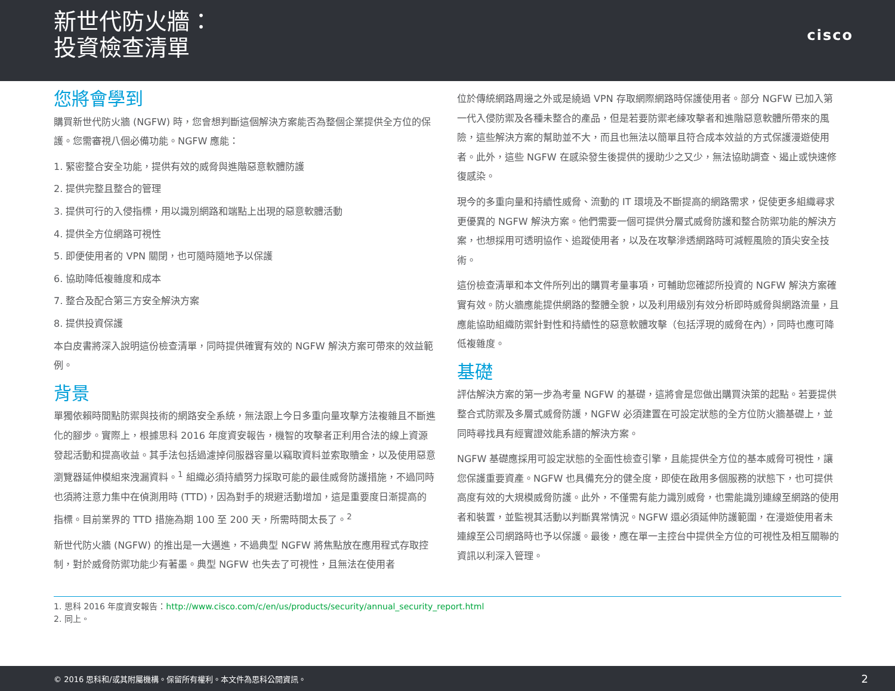新世代防火牆：
投資檢查清單
cisco
您將會學到
購買新世代防火牆 (NGFW) 時，您會想判斷這個解決方案能否為整個企業提供全方位的保護。您需審視八個必備功能。NGFW 應能：
1. 緊密整合安全功能，提供有效的威脅與進階惡意軟體防護
2. 提供完整且整合的管理
3. 提供可行的入侵指標，用以識別網路和端點上出現的惡意軟體活動
4. 提供全方位網路可視性
5. 即便使用者的 VPN 關閉，也可隨時隨地予以保護
6. 協助降低複雜度和成本
7. 整合及配合第三方安全解決方案
8. 提供投資保護
本白皮書將深入說明這份檢查清單，同時提供確實有效的 NGFW 解決方案可帶來的效益範例。
背景
單獨依賴時間點防禦與技術的網路安全系統，無法跟上今日多重向量攻擊方法複雜且不斷進化的腳步。實際上，根據思科 2016 年度資安報告，機智的攻擊者正利用合法的線上資源發起活動和提高收益。其手法包括過濾掉伺服器容量以竊取資料並索取贖金，以及使用惡意瀏覽器延伸模組來洩漏資料。<sup>1</sup> 組織必須持續努力採取可能的最佳威脅防護措施，不過同時也須將注意力集中在偵測用時 (TTD)，因為對手的規避活動增加，這是重要度日漸提高的指標。目前業界的 TTD 措施為期 100 至 200 天，所需時間太長了。<sup>2</sup>
新世代防火牆 (NGFW) 的推出是一大邁進，不過典型 NGFW 將焦點放在應用程式存取控制，對於威脅防禦功能少有著墨。典型 NGFW 也失去了可視性，且無法在使用者
位於傳統網路周邊之外或是繞過 VPN 存取網際網路時保護使用者。部分 NGFW 已加入第一代入侵防禦及各種未整合的產品，但是若要防禦老練攻擊者和進階惡意軟體所帶來的風險，這些解決方案的幫助並不大，而且也無法以簡單且符合成本效益的方式保護漫遊使用者。此外，這些 NGFW 在感染發生後提供的援助少之又少，無法協助調查、遏止或快速修復感染。
現今的多重向量和持續性威脅、流動的 IT 環境及不斷提高的網路需求，促使更多組織尋求更優異的 NGFW 解決方案。他們需要一個可提供分層式威脅防護和整合防禦功能的解決方案，也想採用可透明協作、追蹤使用者，以及在攻擊滲透網路時可減輕風險的頂尖安全技術。
這份檢查清單和本文件所列出的購買考量事項，可輔助您確認所投資的 NGFW 解決方案確實有效。防火牆應能提供網路的整體全貌，以及利用級別有效分析即時威脅與網路流量，且應能協助組織防禦針對性和持續性的惡意軟體攻擊（包括浮現的威脅在內），同時也應可降低複雜度。
基礎
評估解決方案的第一步為考量 NGFW 的基礎，這將會是您做出購買決策的起點。若要提供整合式防禦及多層式威脅防護，NGFW 必須建置在可設定狀態的全方位防火牆基礎上，並同時尋找具有經實證效能系譜的解決方案。
NGFW 基礎應採用可設定狀態的全面性檢查引擎，且能提供全方位的基本威脅可視性，讓您保護重要資產。NGFW 也具備充分的健全度，即使在啟用多個服務的狀態下，也可提供高度有效的大規模威脅防護。此外，不僅需有能力識別威脅，也需能識別連線至網路的使用者和裝置，並監視其活動以判斷異常情況。NGFW 還必須延伸防護範圍，在漫遊使用者未連線至公司網路時也予以保護。最後，應在單一主控台中提供全方位的可視性及相互關聯的資訊以利深入管理。
1. 思科 2016 年度資安報告：http://www.cisco.com/c/en/us/products/security/annual_security_report.html
2. 同上。
© 2016 思科和/或其附屬機構。保留所有權利。本文件為思科公開資訊。 2